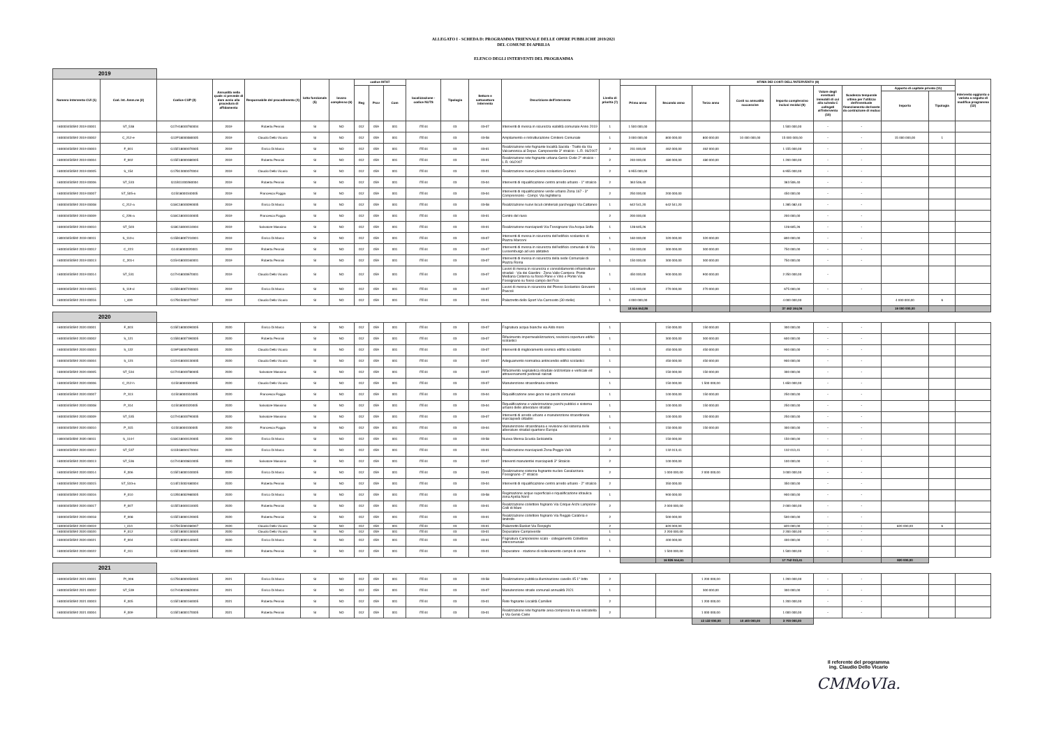ALLEGATO I - SCHEDA D: PROGRAMMA TRIENNALE DELLE OPERE PUBBLICHE 2019/2021
DEL COMUNE DI APRILIA
ELENCO DEGLI INTERVENTI DEL PROGRAMMA
| 2019 | | | | | | | | | | | | | | | | | | | | | | | | |
| Numero intervento CUI (1) | Cod. Int. Amm.ne (2) | Codice CUP (3) | Annualità nella quale si prevede di dare avvio alla procedura di affidamento | Responsabile del procedimento (4) | lotto funzionale (5) | lavoro complesso (6) | codice ISTAT | | | localizzazione - codice NUTS | Tipologia | Settore e sottosettore intervento | Descrizione dell'intervento | Livello di priorità (7) | STIMA DEI COSTI DELL'INTERVENTO (8) | | | | | | | | | Intervento aggiunto o variato a seguito di modifica programma (12) |
| | | | | | | | Reg | Prov | Com | | | | | | Primo anno | Secondo anno | Terzo anno | Costi su annualità successive | Importo complessivo inclusi residui (9) | Valore degli eventuali immobili di cui alla scheda C collegati all'intervento (10) | Scadenza temporale ultima per l'utilizzo dell'eventuale finanziamento derivante da contrazione di mutuo | Apporto di capitale privato (11) | | |
| | | | | | | | | | | | | | | | | | | | | | | Importo | Tipologia | |
| I 80003450592 2019 00001 | ST_538 | G17H18000760004 | 2019 | Roberta Pennini | SI | NO | 012 | 059 | 001 | ITE44 | 03 | 03-07 | Interventi di messa in sicurezza viabilità comunale Anno 2019 | 1 | 1 500 000,00 | | | | 1 500 000,00 | - | - | | | |
| I 80003450592 2019 00002 | C_212-e | G12F18000080005 | 2019 | Claudio Dello Vicario | SI | NO | 012 | 059 | 001 | ITE44 | 03 | 03-58 | Ampliamento e ristrutturazione Cimitero Comunale | 1 | 3 000 000,00 | 800 000,00 | 800 000,00 | 10 400 000,00 | 15 000 000,00 | - | - | 15 000 000,00 | 1 | |
| I 80003450592 2019 00003 | F_001 | G15E18000070005 | 2019 | Enrico Di Marco | SI | NO | 012 | 059 | 001 | ITE44 | 03 | 03-01 | Realizzazione rete fognante località Sacida - Tratto da Via Valcamonica al Depur. Campoverde 3° stralcio - L.R. 06/2007 | 2 | 231 000,00 | 462 000,00 | 462 000,00 | | 1 155 000,00 | - | - | | | |
| I 80003450592 2019 00004 | F_002 | G15E18000080005 | 2019 | Roberta Pennini | SI | NO | 012 | 059 | 001 | ITE44 | 03 | 03-01 | Realizzazione rete fognante urbana Genio Civile 2° stralcio - L.R. 06/2007 | 2 | 240 000,00 | 480 000,00 | 480 000,00 | | 1 200 000,00 | - | - | | | |
| I 80003450592 2019 00005 | S_154 | G17B13000070004 | 2019 | Claudio Dello Vicario | SI | NO | 012 | 059 | 001 | ITE44 | 03 | 03-01 | Realizzazione nuovo plesso scolastico Gramsci | 2 | 6 955 000,00 | | | | 6 955 000,00 | - | - | | | |
| I 80003450592 2019 00006 | ST_533 | G11B11000280004 | 2019 | Roberta Pennini | SI | NO | 012 | 059 | 001 | ITE44 | 03 | 03-04 | Interventi di riqualificazione centro arredo urbano - 1° stralcio | 2 | 363 506,40 | | | | 363 506,40 | - | - | | | |
| I 80003450592 2019 00007 | ST_505-a | G15I18000340005 | 2019 | Francesca Foggia | SI | NO | 012 | 059 | 001 | ITE44 | 03 | 03-04 | Interventi di riqualificazione verde urbano Zona 167 - 3° Comprensorio - Compl. Via Inghilterra | 2 | 250 000,00 | 200 000,00 | | | 450 000,00 | - | - | | | |
| I 80003450592 2019 00008 | C_212-a | G18C18000090005 | 2019 | Enrico Di Marco | SI | NO | 012 | 059 | 001 | ITE44 | 03 | 03-58 | Realizzazione nuovi loculi cimiteriali parcheggio Via Cattaneo | 1 | 642 541,20 | 642 541,20 | | | 1 285 082,40 | - | - | | | |
| I 80003450592 2019 00009 | C_226-a | G18C18000100005 | 2019 | Francesca Foggia | SI | NO | 012 | 059 | 001 | ITE44 | 03 | 03-01 | Centro del riuso | 2 | 200 000,00 | | | | 200 000,00 | - | - | | | |
| I 80003450592 2019 00010 | ST_503 | G18C18000110004 | 2019 | Salvatore Massimo | SI | NO | 012 | 059 | 001 | ITE44 | 03 | 03-01 | Realizzazione marciapiedi Via Fossignano Via Acqua Solfa | 1 | 128 605,26 | | | | 128 605,26 | - | - | | | |
| I 80003450592 2019 00011 | S_110-c | G15B18007210001 | 2019 | Enrico Di Marco | SI | NO | 012 | 059 | 001 | ITE44 | 03 | 03-07 | Interventi di messa in sicurezza dell'edificio scolastico di Piazza Marconi | 1 | 160 000,00 | 320 000,00 | 320 000,00 | | 800 000,00 | - | - | | | |
| I 80003450592 2019 00012 | C_223 | G14I18000020001 | 2019 | Roberta Pennini | SI | NO | 012 | 059 | 001 | ITE44 | 03 | 03-07 | Interventi di messa in sicurezza dell'edificio comunale di Via Lussemburgo ad uso abitativo | 1 | 150 000,00 | 300 000,00 | 300 000,00 | | 750 000,00 | - | - | | | |
| I 80003450592 2019 00013 | C_201-t | G15H18000160001 | 2019 | Roberta Pennini | SI | NO | 012 | 059 | 001 | ITE44 | 03 | 03-07 | Interventi di messa in sicurezza della sede Comunale di Piazza Roma | 1 | 150 000,00 | 300 000,00 | 300 000,00 | | 750 000,00 | - | - | | | |
| I 80003450592 2019 00014 | ST_531 | G17H18000670001 | 2019 | Claudio Dello Vicario | SI | NO | 012 | 059 | 001 | ITE44 | 03 | 03-07 | Lavori di messa in sicurezza e consolidamento infrastrutture stradali - Via dei Giardini - Zona Valle Carniera- Ponte Mediana Cisterna su fosso Pane e Vino e Ponte Via Fossignano su fosso campo del Fico | 1 | 450 000,00 | 900 000,00 | 900 000,00 | | 2 250 000,00 | - | | | | |
| I 80003450592 2019 00015 | S_119-d | G15B18007220001 | 2019 | Enrico Di Marco | SI | NO | 012 | 059 | 001 | ITE44 | 03 | 03-07 | Lavori di messa in sicurezza del Plesso Scolastico Giovanni Pascoli | 1 | 135 000,00 | 270 000,00 | 270 000,00 | | 675 000,00 | - | - | | | |
| I 80003450592 2019 00016 | I_409 | G17B15000270007 | 2019 | Claudio Dello Vicario | SI | NO | 012 | 059 | 001 | ITE44 | 03 | 03-01 | Palazzetto dello Sport Via Carroceto (30 stelle) | 1 | 4 000 000,00 | | | | 4 000 000,00 | | | 4 000 000,00 | 6 | |
| | | | | | | | | | | | | | | | 18 555 652,86 | | | | 37 462 194,06 | | | 19 000 000,00 | | |
| 2020 | | | | | | | | | | | | | | | | | | | | | | | | |
| I 80003450592 2020 00001 | F_003 | G15E18000090005 | 2020 | Enrico Di Marco | SI | NO | 012 | 059 | 001 | ITE44 | 03 | 03-07 | Fognatura acqua bianche via Aldo moro | 1 | | 150 000,00 | 150 000,00 | | 300 000,00 | - | - | | | |
| I 80003450592 2020 00002 | S_121 | G15B18007390005 | 2020 | Roberta Pennini | SI | NO | 012 | 059 | 001 | ITE44 | 03 | 03-07 | Rifacimento impermeabilizzazioni, revisioni coperture edifici scolastici | 1 | | 300 000,00 | 300 000,00 | | 600 000,00 | - | - | | | |
| I 80003450592 2020 00003 | S_122 | G19F18000780005 | 2020 | Claudio Dello Vicario | SI | NO | 012 | 059 | 001 | ITE44 | 03 | 03-07 | Interventi di miglioramento sismico edifici scolastici | 1 | | 450 000,00 | 450 000,00 | | 900 000,00 | - | - | | | |
| I 80003450592 2020 00004 | S_123 | G12H18000130005 | 2020 | Claudio Dello Vicario | SI | NO | 012 | 059 | 001 | ITE44 | 03 | 03-07 | Adeguamento normativa antincendio edifici scolastici | 1 | | 450 000,00 | 450 000,00 | | 900 000,00 | - | - | | | |
| I 80003450592 2020 00005 | ST_534 | G17H18000780005 | 2020 | Salvatore Massimo | SI | NO | 012 | 059 | 001 | ITE44 | 03 | 03-07 | Rifacimento segnaletica stradale orizzontale e verticale ed attraversamenti pedonali rialzati | 1 | | 150 000,00 | 150 000,00 | | 300 000,00 | - | - | | | |
| I 80003450592 2020 00006 | C_212-h | G15I18000300005 | 2020 | Claudio Dello Vicario | SI | NO | 012 | 059 | 001 | ITE44 | 03 | 03-07 | Manutenzione straordinaria cimitero | 1 | | 150 000,00 | 1 500 000,00 | | 1 650 000,00 | - | - | | | |
| I 80003450592 2020 00007 | P_313 | G15I18000310005 | 2020 | Francesca Foggia | SI | NO | 012 | 059 | 001 | ITE44 | 03 | 03-04 | Riqualificazione aree gioco nei parchi comunali | 1 | | 100 000,00 | 150 000,00 | | 250 000,00 | - | - | | | |
| I 80003450592 2020 00008 | P_314 | G15I18000320005 | 2020 | Salvatore Massimo | SI | NO | 012 | 059 | 001 | ITE44 | 03 | 03-04 | Riqualificazione e valorizzazione parchi pubblici e sistema urbano delle alberature stradali | 1 | | 100 000,00 | 150 000,00 | | 250 000,00 | - | - | | | |
| I 80003450592 2020 00009 | ST_535 | G17H18000790005 | 2020 | Salvatore Massimo | SI | NO | 012 | 059 | 001 | ITE44 | 03 | 03-07 | Interventi di arredo urbano e manutenzione straordinaria marciapiedi cittadini | 1 | | 100 000,00 | 150 000,00 | | 250 000,00 | - | - | | | |
| I 80003450592 2020 00010 | P_315 | G15I18000330005 | 2020 | Francesca Foggia | SI | NO | 012 | 059 | 001 | ITE44 | 03 | 03-04 | Manutenzione straordinaria e revisione del sistema delle alberature stradali quartiere Europa | 1 | | 150 000,00 | 150 000,00 | | 300 000,00 | - | - | | | |
| I 80003450592 2020 00011 | S_114-f | G18C18000120005 | 2020 | Enrico Di Marco | SI | NO | 012 | 059 | 001 | ITE44 | 03 | 03-58 | Nuova Mensa Scuola Selciatella | 2 | | 150 000,00 | | | 150 000,00 | - | - | | | |
| I 80003450592 2020 00012 | ST_537 | G11B18000170004 | 2020 | Enrico Di Marco | SI | NO | 012 | 059 | 001 | ITE44 | 03 | 03-01 | Realizzazione marciapiedi Zona Poggio Valli | 2 | | 132 013,41 | | | 132 013,41 | - | - | | | |
| I 80003450592 2020 00013 | ST_536 | G17H18000810005 | 2020 | Salvatore Massimo | SI | NO | 012 | 059 | 001 | ITE44 | 03 | 03-07 | Inteventi manutentivi marciapiedi 3° Stralcio | 2 | | 100 000,00 | | | 100 000,00 | - | - | | | |
| I 80003450592 2020 00014 | F_006 | G15E18000100005 | 2020 | Enrico Di Marco | SI | NO | 012 | 059 | 001 | ITE44 | 03 | 03-01 | Realizzazione sistema fognante nucleo Casalazzara-Fossignano -2° stralcio | 2 | | 1 000 000,00 | 2 000 000,00 | | 3 000 000,00 | - | - | | | |
| I 80003450592 2020 00015 | ST_533-a | G14E15002480004 | 2020 | Roberta Pennini | SI | NO | 012 | 059 | 001 | ITE44 | 03 | 03-04 | Interventi di riqualificazione centro arredo urbano - 2° stralcio | 2 | | 350 000,00 | | | 350 000,00 | - | - | | | |
| I 80003450592 2020 00016 | F_010 | G12B18002980005 | 2020 | Enrico Di Marco | SI | NO | 012 | 059 | 001 | ITE44 | 03 | 03-58 | Regimazione acque superficiali e riqualificazione idraulica zona Aprilia Nord | 1 | | 900 000,00 | | | 900 000,00 | - | - | | | |
| I 80003450592 2020 00017 | F_007 | G15E18000110005 | 2020 | Roberta Pennini | SI | NO | 012 | 059 | 001 | ITE44 | 03 | 03-01 | Realizzazione collettore fognario Via Cinque Archi Lampione-Colli di Mare | 2 | | 2 000 000,00 | | | 2 000 000,00 | - | - | | | |
| I 80003450592 2020 00018 | F_008 | G15E18000120005 | 2020 | Roberta Pennini | SI | NO | 012 | 059 | 001 | ITE44 | 03 | 03-01 | Realizzazione collettore fognario Via Reggio Calabria e limitrofe | 2 | | 500 000,00 | | | 500 000,00 | - | - | | | |
| I 80003450592 2020 00019 | I_410 | G17B15000280007 | 2020 | Claudio Dello Vicario | SI | NO | 012 | 059 | 001 | ITE44 | 03 | 03-01 | Palazzetto Basket Via Respighi | 2 | | 820 000,00 | | | 820 000,00 | - | - | 820 000,00 | 6 | |
| I 80003450592 2020 00020 | F_012 | G15E18000130005 | 2020 | Claudio Dello Vicario | SI | NO | 012 | 059 | 001 | ITE44 | 03 | 03-01 | Depuratore Campoverde | 1 | | 2 200 000,00 | | | 2 200 000,00 | - | - | | | |
| I 80003450592 2020 00021 | F_004 | G15E18000140005 | 2020 | Enrico Di Marco | SI | NO | 012 | 059 | 001 | ITE44 | 03 | 03-01 | Fognatura Campoleone scalo - collegamento Collettore intercomunale | 1 | | 400 000,00 | | | 400 000,00 | - | - | | | |
| I 80003450592 2020 00022 | F_011 | G15E18000150005 | 2020 | Roberta Pennini | SI | NO | 012 | 059 | 001 | ITE44 | 03 | 03-01 | Depuratore - stazione di sollevamento campo di carne | 1 | | 1 500 000,00 | | | 1 500 000,00 | - | - | | | |
| | | | | | | | | | | | | | | | | 16 826 554,61 | | | 17 752 013,41 | | | 820 000,00 | | |
| 2021 | | | | | | | | | | | | | | | | | | | | | | | | |
| I 80003450592 2021 00001 | PI_006 | G17B18000050005 | 2021 | Enrico Di Marco | SI | NO | 012 | 059 | 001 | ITE44 | 03 | 03-58 | Realizzazione pubblica illuminazione casello 45 1° lotto | 2 | | | 1 200 000,00 | | 1 200 000,00 | - | - | | | |
| I 80003450592 2021 00002 | ST_539 | G17H18000820004 | 2021 | Enrico Di Marco | SI | NO | 012 | 059 | 001 | ITE44 | 03 | 03-07 | Manutenzione strade comunali annualità 2021 | 1 | | | 300 000,00 | | 300 000,00 | - | - | | | |
| I 80003450592 2021 00003 | F_005 | G15E18000160005 | 2021 | Roberta Pennini | SI | NO | 012 | 059 | 001 | ITE44 | 03 | 03-01 | Rete fognante Località Camilleri | 2 | | | 1 200 000,00 | | 1 200 000,00 | - | - | | | |
| I 80003450592 2021 00004 | F_009 | G15E18000170005 | 2021 | Roberta Pennini | SI | NO | 012 | 059 | 001 | ITE44 | 03 | 03-01 | Realizzazione rete fognante area compresa tra via selciatella e Via Genio Civile | 2 | | | 1 000 000,00 | | 1 000 000,00 | - | - | | | |
| | | | | | | | | | | | | | | | | | 13 132 000,00 | 10 400 000,00 | 3 700 000,00 | | | | | |
Il referente del programma
ing. Claudio Dello Vicario
CMMoVIa.